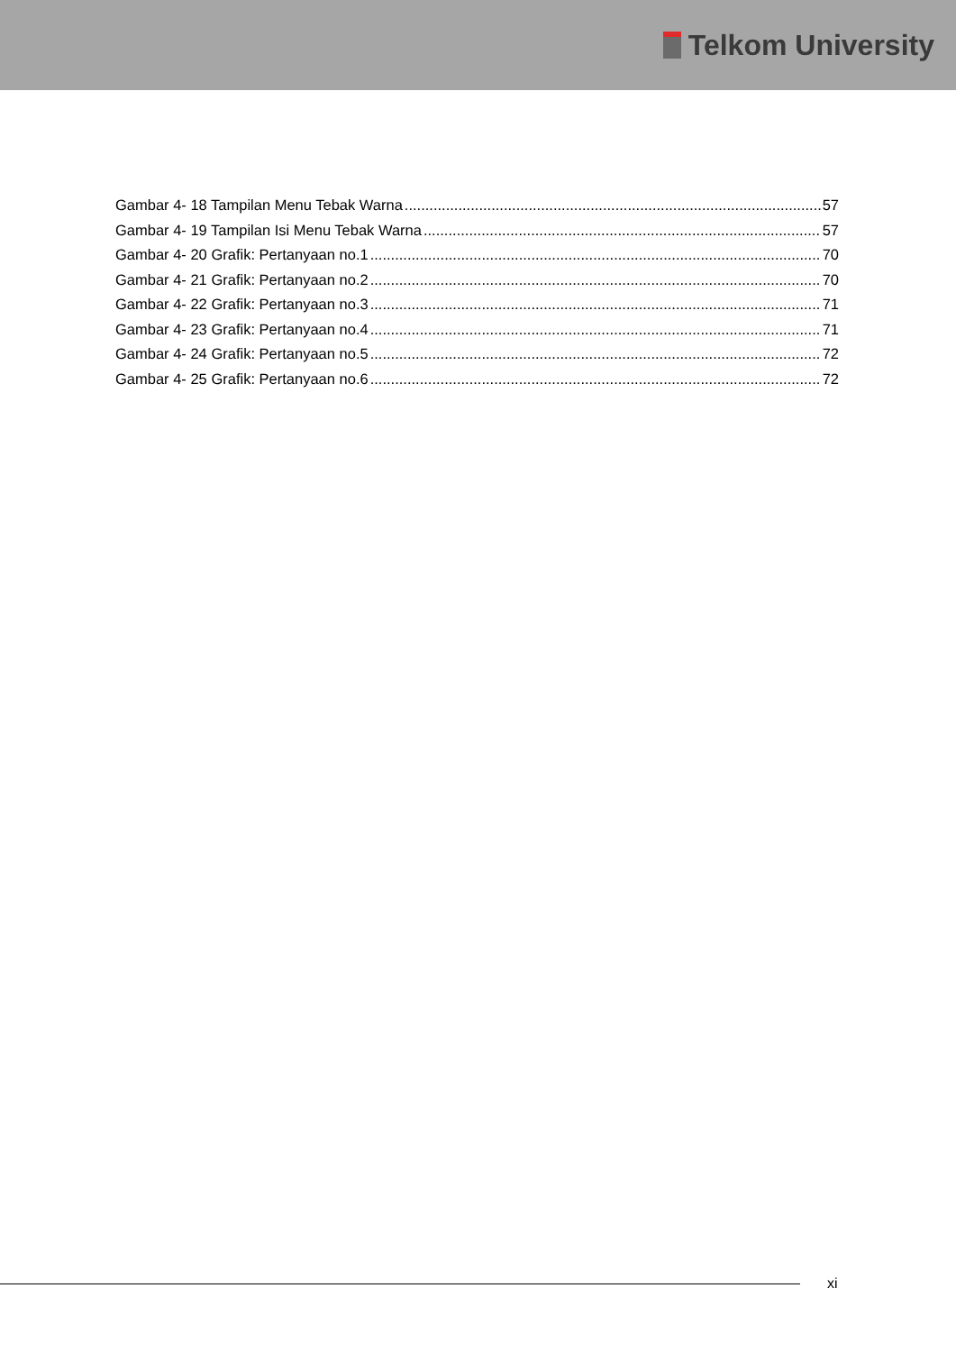Telkom University
Gambar 4- 18 Tampilan Menu Tebak Warna 57
Gambar 4- 19 Tampilan Isi Menu Tebak Warna 57
Gambar 4- 20 Grafik: Pertanyaan no.1 70
Gambar 4- 21 Grafik: Pertanyaan no.2 70
Gambar 4- 22 Grafik: Pertanyaan no.3 71
Gambar 4- 23 Grafik: Pertanyaan no.4 71
Gambar 4- 24 Grafik: Pertanyaan no.5 72
Gambar 4- 25 Grafik: Pertanyaan no.6 72
xi